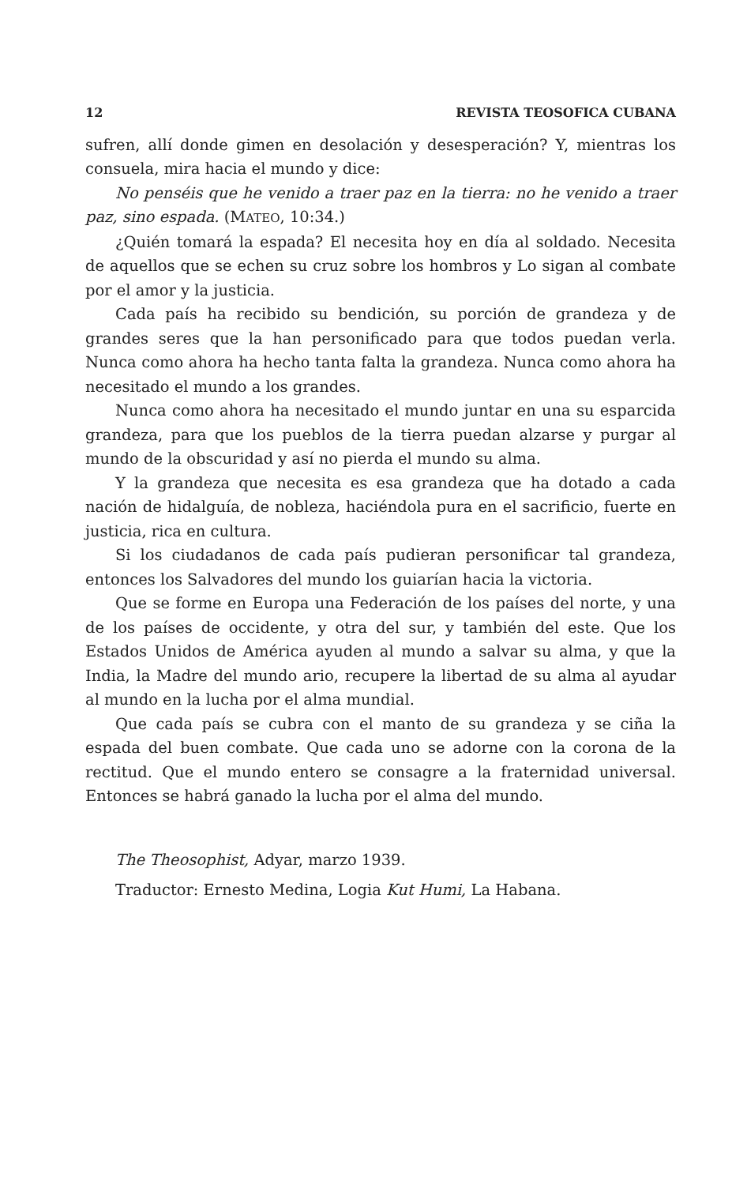12 REVISTA TEOSOFICA CUBANA
sufren, allí donde gimen en desolación y desesperación? Y, mientras los consuela, mira hacia el mundo y dice:
No penséis que he venido a traer paz en la tierra: no he venido a traer paz, sino espada. (MATEO, 10:34.)
¿Quién tomará la espada? El necesita hoy en día al soldado. Necesita de aquellos que se echen su cruz sobre los hombros y Lo sigan al combate por el amor y la justicia.
Cada país ha recibido su bendición, su porción de grandeza y de grandes seres que la han personificado para que todos puedan verla. Nunca como ahora ha hecho tanta falta la grandeza. Nunca como ahora ha necesitado el mundo a los grandes.
Nunca como ahora ha necesitado el mundo juntar en una su esparcida grandeza, para que los pueblos de la tierra puedan alzarse y purgar al mundo de la obscuridad y así no pierda el mundo su alma.
Y la grandeza que necesita es esa grandeza que ha dotado a cada nación de hidalguía, de nobleza, haciéndola pura en el sacrificio, fuerte en justicia, rica en cultura.
Si los ciudadanos de cada país pudieran personificar tal grandeza, entonces los Salvadores del mundo los guiarían hacia la victoria.
Que se forme en Europa una Federación de los países del norte, y una de los países de occidente, y otra del sur, y también del este. Que los Estados Unidos de América ayuden al mundo a salvar su alma, y que la India, la Madre del mundo ario, recupere la libertad de su alma al ayudar al mundo en la lucha por el alma mundial.
Que cada país se cubra con el manto de su grandeza y se ciña la espada del buen combate. Que cada uno se adorne con la corona de la rectitud. Que el mundo entero se consagre a la fraternidad universal. Entonces se habrá ganado la lucha por el alma del mundo.
The Theosophist, Adyar, marzo 1939.
Traductor: Ernesto Medina, Logia Kut Humi, La Habana.